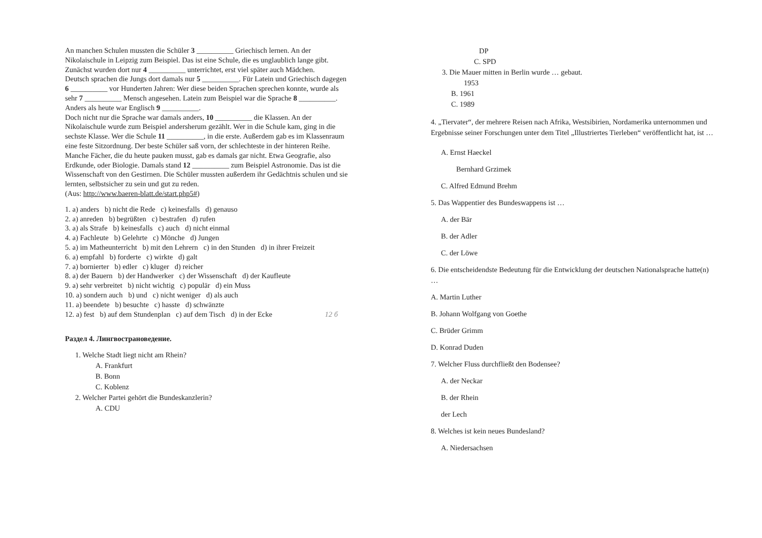An manchen Schulen mussten die Schüler 3 __________ Griechisch lernen. An der Nikolaischule in Leipzig zum Beispiel. Das ist eine Schule, die es unglaublich lange gibt. Zunächst wurden dort nur 4 __________ unterrichtet, erst viel später auch Mädchen.
Deutsch sprachen die Jungs dort damals nur 5 __________. Für Latein und Griechisch dagegen 6 __________ vor Hunderten Jahren: Wer diese beiden Sprachen sprechen konnte, wurde als sehr 7 __________ Mensch angesehen. Latein zum Beispiel war die Sprache 8 __________. Anders als heute war Englisch 9 __________.
Doch nicht nur die Sprache war damals anders, 10 __________ die Klassen. An der Nikolaischule wurde zum Beispiel andersherum gezählt. Wer in die Schule kam, ging in die sechste Klasse. Wer die Schule 11 __________, in die erste. Außerdem gab es im Klassenraum eine feste Sitzordnung. Der beste Schüler saß vorn, der schlechteste in der hinteren Reihe.
Manche Fächer, die du heute pauken musst, gab es damals gar nicht. Etwa Geografie, also Erdkunde, oder Biologie. Damals stand 12 __________ zum Beispiel Astronomie. Das ist die Wissenschaft von den Gestirnen. Die Schüler mussten außerdem ihr Gedächtnis schulen und sie lernten, selbstsicher zu sein und gut zu reden.
(Aus: http://www.baeren-blatt.de/start.php5#)
1. a) anders b) nicht die Rede c) keinesfalls d) genauso
2. a) anreden b) begrüßten c) bestrafen d) rufen
3. a) als Strafe b) keinesfalls c) auch d) nicht einmal
4. a) Fachleute b) Gelehrte c) Mönche d) Jungen
5. a) im Matheunterricht b) mit den Lehrern c) in den Stunden d) in ihrer Freizeit
6. a) empfahl b) forderte c) wirkte d) galt
7. a) bornierter b) edler c) kluger d) reicher
8. a) der Bauern b) der Handwerker c) der Wissenschaft d) der Kaufleute
9. a) sehr verbreitet b) nicht wichtig c) populär d) ein Muss
10. a) sondern auch b) und c) nicht weniger d) als auch
11. a) beendete b) besuchte c) hasste d) schwänzte
12. a) fest b) auf dem Stundenplan c) auf dem Tisch d) in der Ecke 12 б
Раздел 4. Лингвострановедение.
1. Welche Stadt liegt nicht am Rhein?
A. Frankfurt
B. Bonn
C. Koblenz
2. Welcher Partei gehört die Bundeskanzlerin?
A. CDU
DP
C. SPD
3. Die Mauer mitten in Berlin wurde … gebaut.
1953
B. 1961
C. 1989
4. „Tiervater“, der mehrere Reisen nach Afrika, Westsibirien, Nordamerika unternommen und Ergebnisse seiner Forschungen unter dem Titel „Illustriertes Tierleben“ veröffentlicht hat, ist …
A. Ernst Haeckel
Bernhard Grzimek
C. Alfred Edmund Brehm
5. Das Wappentier des Bundeswappens ist …
A. der Bär
B. der Adler
C. der Löwe
6. Die entscheidendste Bedeutung für die Entwicklung der deutschen Nationalsprache hatte(n) …
A. Martin Luther
B. Johann Wolfgang von Goethe
C. Brüder Grimm
D. Konrad Duden
7. Welcher Fluss durchfließt den Bodensee?
A. der Neckar
B. der Rhein
der Lech
8. Welches ist kein neues Bundesland?
A. Niedersachsen